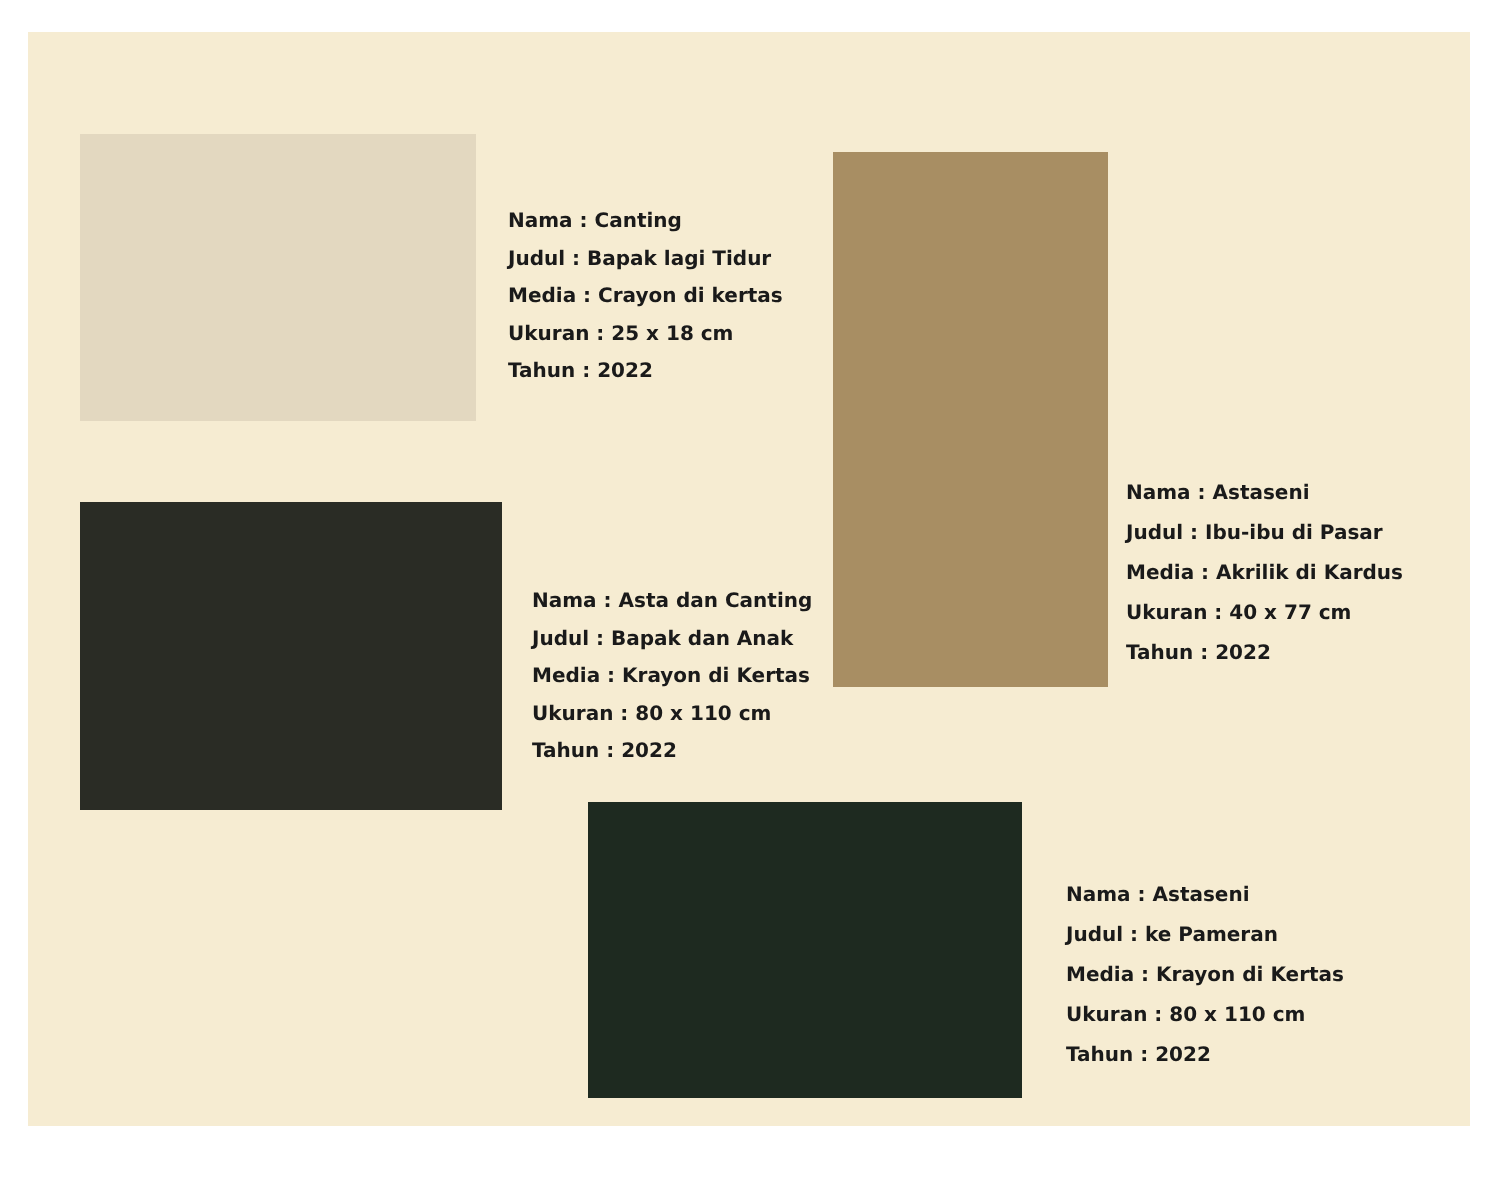Nama : Canting
Judul : Bapak lagi Tidur
Media : Crayon di kertas
Ukuran : 25 x 18 cm
Tahun : 2022
Nama : Astaseni
Judul : Ibu-ibu di Pasar
Media : Akrilik di Kardus
Ukuran : 40 x 77 cm
Tahun : 2022
Nama : Asta dan Canting
Judul : Bapak dan Anak
Media : Krayon di Kertas
Ukuran : 80 x 110 cm
Tahun : 2022
Nama : Astaseni
Judul : ke Pameran
Media : Krayon di Kertas
Ukuran : 80 x 110 cm
Tahun : 2022